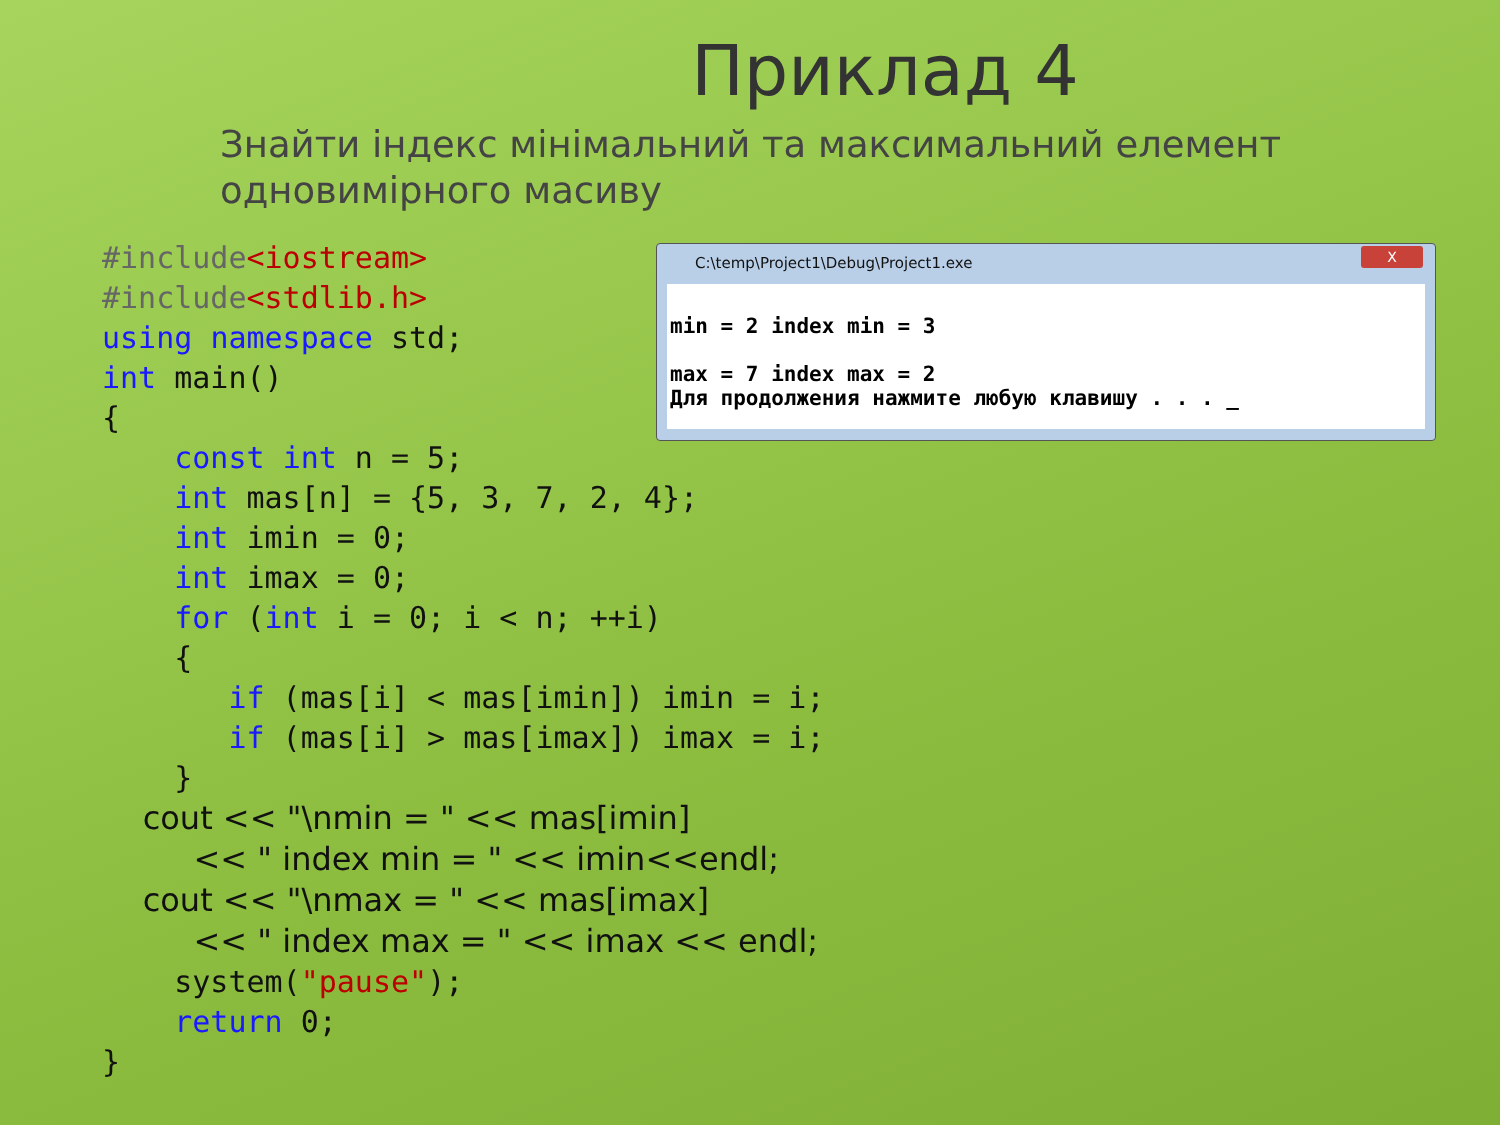Приклад 4
Знайти індекс мінімальний та максимальний елемент одновимірного масиву
#include<iostream> #include<stdlib.h> using namespace std; int main() { const int n = 5; int mas[n] = {5, 3, 7, 2, 4}; int imin = 0; int imax = 0; for (int i = 0; i < n; ++i) { if (mas[i] < mas[imin]) imin = i; if (mas[i] > mas[imax]) imax = i; } cout << "\nmin = " << mas[imin] << " index min = " << imin<<endl; cout << "\nmax = " << mas[imax] << " index max = " << imax << endl; system("pause"); return 0; }
C:\temp\Project1\Debug\Project1.exe
X
min = 2 index min = 3 max = 7 index max = 2 Для продолжения нажмите любую клавишу . . . _